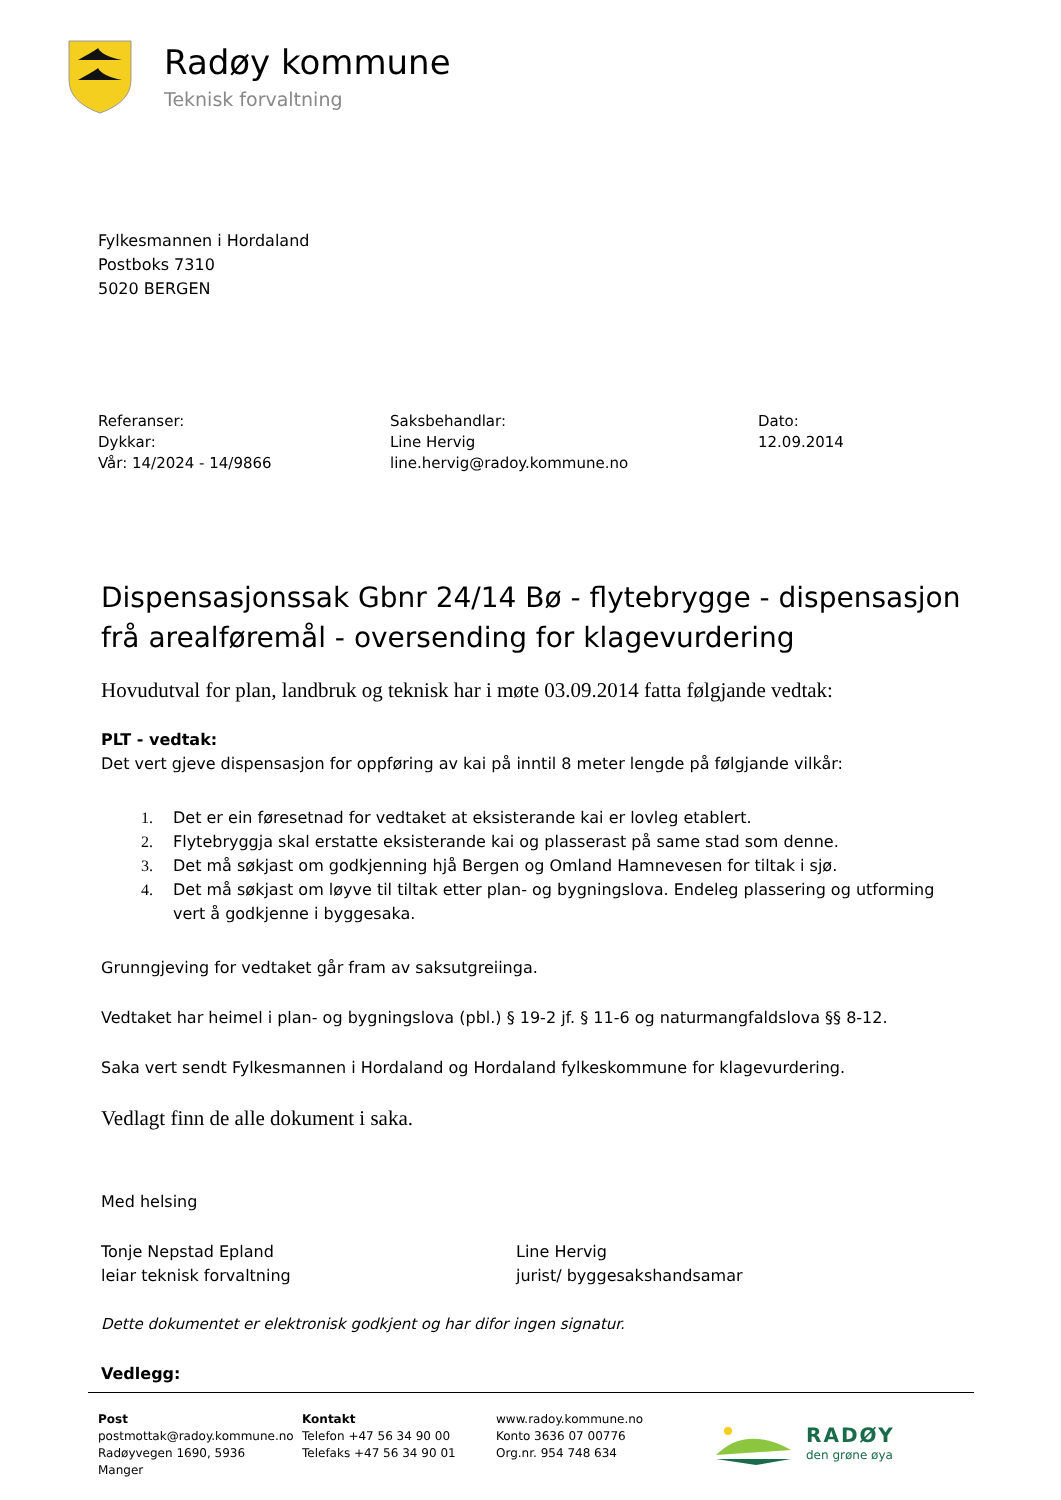Radøy kommune
Teknisk forvaltning
Fylkesmannen i Hordaland
Postboks 7310
5020 BERGEN
Referanser:
Dykkar:
Vår: 14/2024 - 14/9866
Saksbehandlar:
Line Hervig
line.hervig@radoy.kommune.no
Dato:
12.09.2014
Dispensasjonssak Gbnr 24/14 Bø - flytebrygge - dispensasjon frå arealføremål - oversending for klagevurdering
Hovudutval for plan, landbruk og teknisk har i møte 03.09.2014 fatta følgjande vedtak:
PLT - vedtak:
Det vert gjeve dispensasjon for oppføring av kai på inntil 8 meter lengde på følgjande vilkår:
1. Det er ein føresetnad for vedtaket at eksisterande kai er lovleg etablert.
2. Flytebryggja skal erstatte eksisterande kai og plasserast på same stad som denne.
3. Det må søkjast om godkjenning hjå Bergen og Omland Hamnevesen for tiltak i sjø.
4. Det må søkjast om løyve til tiltak etter plan- og bygningslova. Endeleg plassering og utforming vert å godkjenne i byggesaka.
Grunngjeving for vedtaket går fram av saksutgreiinga.
Vedtaket har heimel i plan- og bygningslova (pbl.) § 19-2 jf. § 11-6 og naturmangfaldslova §§ 8-12.
Saka vert sendt Fylkesmannen i Hordaland og Hordaland fylkeskommune for klagevurdering.
Vedlagt finn de alle dokument i saka.
Med helsing
Tonje Nepstad Epland
leiar teknisk forvaltning
Line Hervig
jurist/ byggesakshandsamar
Dette dokumentet er elektronisk godkjent og har difor ingen signatur.
Vedlegg:
Post
postmottak@radoy.kommune.no
Radøyvegen 1690, 5936 Manger
Kontakt
Telefon +47 56 34 90 00
Telefaks +47 56 34 90 01
www.radoy.kommune.no
Konto 3636 07 00776
Org.nr. 954 748 634
RADØY
den grøne øya